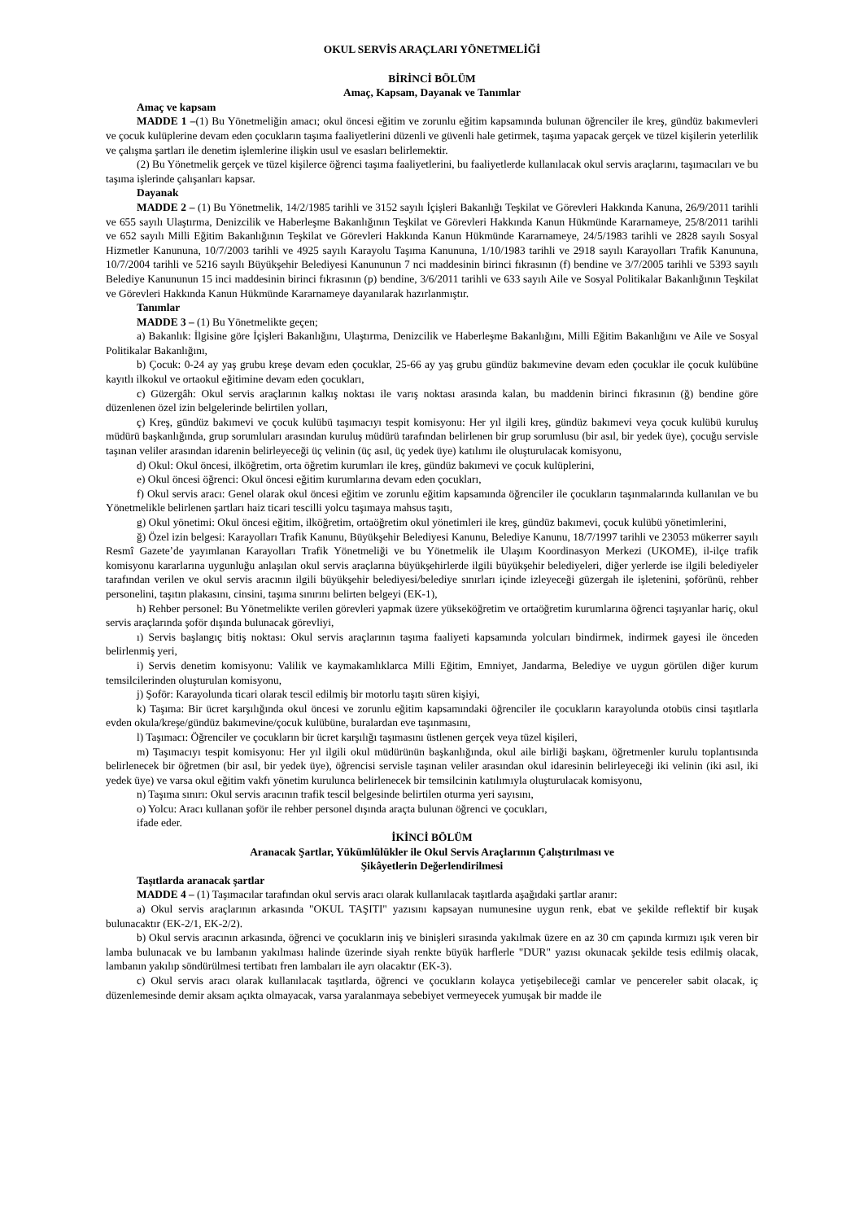OKUL SERVİS ARAÇLARI YÖNETMELİĞİ
BİRİNCİ BÖLÜM
Amaç, Kapsam, Dayanak ve Tanımlar
Amaç ve kapsam
MADDE 1 –(1) Bu Yönetmeliğin amacı; okul öncesi eğitim ve zorunlu eğitim kapsamında bulunan öğrenciler ile kreş, gündüz bakımevleri ve çocuk kulüplerine devam eden çocukların taşıma faaliyetlerini düzenli ve güvenli hale getirmek, taşıma yapacak gerçek ve tüzel kişilerin yeterlilik ve çalışma şartları ile denetim işlemlerine ilişkin usul ve esasları belirlemektir.
(2) Bu Yönetmelik gerçek ve tüzel kişilerce öğrenci taşıma faaliyetlerini, bu faaliyetlerde kullanılacak okul servis araçlarını, taşımacıları ve bu taşıma işlerinde çalışanları kapsar.
Dayanak
MADDE 2 – (1) Bu Yönetmelik, 14/2/1985 tarihli ve 3152 sayılı İçişleri Bakanlığı Teşkilat ve Görevleri Hakkında Kanuna, 26/9/2011 tarihli ve 655 sayılı Ulaştırma, Denizcilik ve Haberleşme Bakanlığının Teşkilat ve Görevleri Hakkında Kanun Hükmünde Kararnameye, 25/8/2011 tarihli ve 652 sayılı Milli Eğitim Bakanlığının Teşkilat ve Görevleri Hakkında Kanun Hükmünde Kararnameye, 24/5/1983 tarihli ve 2828 sayılı Sosyal Hizmetler Kanununa, 10/7/2003 tarihli ve 4925 sayılı Karayolu Taşıma Kanununa, 1/10/1983 tarihli ve 2918 sayılı Karayolları Trafik Kanununa, 10/7/2004 tarihli ve 5216 sayılı Büyükşehir Belediyesi Kanununun 7 nci maddesinin birinci fıkrasının (f) bendine ve 3/7/2005 tarihli ve 5393 sayılı Belediye Kanununun 15 inci maddesinin birinci fıkrasının (p) bendine, 3/6/2011 tarihli ve 633 sayılı Aile ve Sosyal Politikalar Bakanlığının Teşkilat ve Görevleri Hakkında Kanun Hükmünde Kararnameye dayanılarak hazırlanmıştır.
Tanımlar
MADDE 3 – (1) Bu Yönetmelikte geçen;
a) Bakanlık: İlgisine göre İçişleri Bakanlığını, Ulaştırma, Denizcilik ve Haberleşme Bakanlığını, Milli Eğitim Bakanlığını ve Aile ve Sosyal Politikalar Bakanlığını,
b) Çocuk: 0-24 ay yaş grubu kreşe devam eden çocuklar, 25-66 ay yaş grubu gündüz bakımevine devam eden çocuklar ile çocuk kulübüne kayıtlı ilkokul ve ortaokul eğitimine devam eden çocukları,
c) Güzergâh: Okul servis araçlarının kalkış noktası ile varış noktası arasında kalan, bu maddenin birinci fıkrasının (ğ) bendine göre düzenlenen özel izin belgelerinde belirtilen yolları,
ç) Kreş, gündüz bakımevi ve çocuk kulübü taşımacıyı tespit komisyonu: Her yıl ilgili kreş, gündüz bakımevi veya çocuk kulübü kuruluş müdürü başkanlığında, grup sorumluları arasından kuruluş müdürü tarafından belirlenen bir grup sorumlusu (bir asıl, bir yedek üye), çocuğu servisle taşınan veliler arasından idarenin belirleyeceği üç velinin (üç asıl, üç yedek üye) katılımı ile oluşturulacak komisyonu,
d) Okul: Okul öncesi, ilköğretim, orta öğretim kurumları ile kreş, gündüz bakımevi ve çocuk kulüplerini,
e) Okul öncesi öğrenci: Okul öncesi eğitim kurumlarına devam eden çocukları,
f) Okul servis aracı: Genel olarak okul öncesi eğitim ve zorunlu eğitim kapsamında öğrenciler ile çocukların taşınmalarında kullanılan ve bu Yönetmelikle belirlenen şartları haiz ticari tescilli yolcu taşımaya mahsus taşıtı,
g) Okul yönetimi: Okul öncesi eğitim, ilköğretim, ortaöğretim okul yönetimleri ile kreş, gündüz bakımevi, çocuk kulübü yönetimlerini,
ğ) Özel izin belgesi: Karayolları Trafik Kanunu, Büyükşehir Belediyesi Kanunu, Belediye Kanunu, 18/7/1997 tarihli ve 23053 mükerrer sayılı Resmî Gazete’de yayımlanan Karayolları Trafik Yönetmeliği ve bu Yönetmelik ile Ulaşım Koordinasyon Merkezi (UKOME), il-ilçe trafik komisyonu kararlarına uygunluğu anlaşılan okul servis araçlarına büyükşehirlerde ilgili büyükşehir belediyeleri, diğer yerlerde ise ilgili belediyeler tarafından verilen ve okul servis aracının ilgili büyükşehir belediyesi/belediye sınırları içinde izleyeceği güzergah ile işletenini, şoförünü, rehber personelini, taşıtın plakasını, cinsini, taşıma sınırını belirten belgeyi (EK-1),
h) Rehber personel: Bu Yönetmelikte verilen görevleri yapmak üzere yükseköğretim ve ortaöğretim kurumlarına öğrenci taşıyanlar hariç, okul servis araçlarında şoför dışında bulunacak görevliyi,
ı) Servis başlangıç bitiş noktası: Okul servis araçlarının taşıma faaliyeti kapsamında yolcuları bindirmek, indirmek gayesi ile önceden belirlenmiş yeri,
i) Servis denetim komisyonu: Valilik ve kaymakamlıklarca Milli Eğitim, Emniyet, Jandarma, Belediye ve uygun görülen diğer kurum temsilcilerinden oluşturulan komisyonu,
j) Şoför: Karayolunda ticari olarak tescil edilmiş bir motorlu taşıtı süren kişiyi,
k) Taşıma: Bir ücret karşılığında okul öncesi ve zorunlu eğitim kapsamındaki öğrenciler ile çocukların karayolunda otobüs cinsi taşıtlarla evden okula/kreşe/gündüz bakımevine/çocuk kulübüne, buralardan eve taşınmasını,
l) Taşımacı: Öğrenciler ve çocukların bir ücret karşılığı taşımasını üstlenen gerçek veya tüzel kişileri,
m) Taşımacıyı tespit komisyonu: Her yıl ilgili okul müdürünün başkanlığında, okul aile birliği başkanı, öğretmenler kurulu toplantısında belirlenecek bir öğretmen (bir asıl, bir yedek üye), öğrencisi servisle taşınan veliler arasından okul idaresinin belirleyeceği iki velinin (iki asıl, iki yedek üye) ve varsa okul eğitim vakfı yönetim kurulunca belirlenecek bir temsilcinin katılımıyla oluşturulacak komisyonu,
n) Taşıma sınırı: Okul servis aracının trafik tescil belgesinde belirtilen oturma yeri sayısını,
o) Yolcu: Aracı kullanan şoför ile rehber personel dışında araçta bulunan öğrenci ve çocukları,
ifade eder.
İKİNCİ BÖLÜM
Aranacak Şartlar, Yükümlülükler ile Okul Servis Araçlarının Çalıştırılması ve
Şikâyetlerin Değerlendirilmesi
Taşıtlarda aranacak şartlar
MADDE 4 – (1) Taşımacılar tarafından okul servis aracı olarak kullanılacak taşıtlarda aşağıdaki şartlar aranır:
a) Okul servis araçlarının arkasında "OKUL TAŞITI" yazısını kapsayan numunesine uygun renk, ebat ve şekilde reflektif bir kuşak bulunacaktır (EK-2/1, EK-2/2).
b) Okul servis aracının arkasında, öğrenci ve çocukların iniş ve binişleri sırasında yakılmak üzere en az 30 cm çapında kırmızı ışık veren bir lamba bulunacak ve bu lambanın yakılması halinde üzerinde siyah renkte büyük harflerle "DUR" yazısı okunacak şekilde tesis edilmiş olacak, lambanın yakılıp söndürülmesi tertibatı fren lambaları ile ayrı olacaktır (EK-3).
c) Okul servis aracı olarak kullanılacak taşıtlarda, öğrenci ve çocukların kolayca yetişebileceği camlar ve pencereler sabit olacak, iç düzenlemesinde demir aksam açıkta olmayacak, varsa yaralanmaya sebebiyet vermeyecek yumuşak bir madde ile